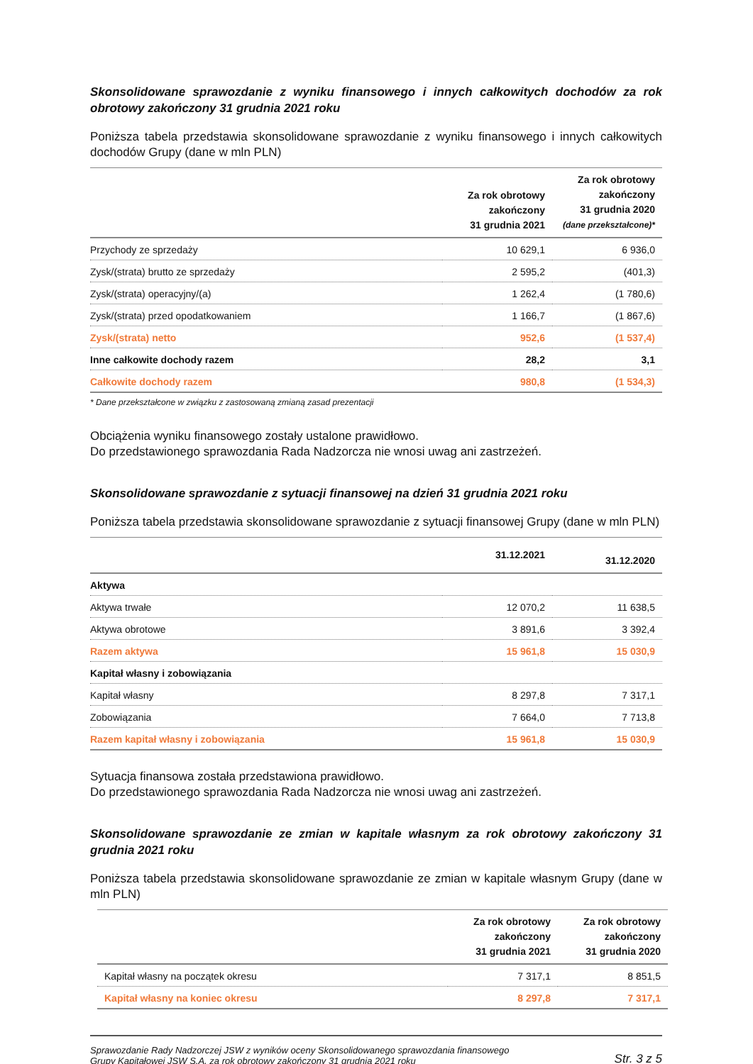Skonsolidowane sprawozdanie z wyniku finansowego i innych całkowitych dochodów za rok obrotowy zakończony 31 grudnia 2021 roku
Poniższa tabela przedstawia skonsolidowane sprawozdanie z wyniku finansowego i innych całkowitych dochodów Grupy (dane w mln PLN)
| | Za rok obrotowy zakończony 31 grudnia 2021 | Za rok obrotowy zakończony 31 grudnia 2020 (dane przekształcone)* |
| --- | --- | --- |
| Przychody ze sprzedaży | 10 629,1 | 6 936,0 |
| Zysk/(strata) brutto ze sprzedaży | 2 595,2 | (401,3) |
| Zysk/(strata) operacyjny/(a) | 1 262,4 | (1 780,6) |
| Zysk/(strata) przed opodatkowaniem | 1 166,7 | (1 867,6) |
| Zysk/(strata) netto | 952,6 | (1 537,4) |
| Inne całkowite dochody razem | 28,2 | 3,1 |
| Całkowite dochody razem | 980,8 | (1 534,3) |
* Dane przekształcone w związku z zastosowaną zmianą zasad prezentacji
Obciążenia wyniku finansowego zostały ustalone prawidłowo.
Do przedstawionego sprawozdania Rada Nadzorcza nie wnosi uwag ani zastrzeżeń.
Skonsolidowane sprawozdanie z sytuacji finansowej na dzień 31 grudnia 2021 roku
Poniższa tabela przedstawia skonsolidowane sprawozdanie z sytuacji finansowej Grupy (dane w mln PLN)
| | 31.12.2021 | 31.12.2020 |
| --- | --- | --- |
| Aktywa | | |
| Aktywa trwałe | 12 070,2 | 11 638,5 |
| Aktywa obrotowe | 3 891,6 | 3 392,4 |
| Razem aktywa | 15 961,8 | 15 030,9 |
| Kapitał własny i zobowiązania | | |
| Kapitał własny | 8 297,8 | 7 317,1 |
| Zobowiązania | 7 664,0 | 7 713,8 |
| Razem kapitał własny i zobowiązania | 15 961,8 | 15 030,9 |
Sytuacja finansowa została przedstawiona prawidłowo.
Do przedstawionego sprawozdania Rada Nadzorcza nie wnosi uwag ani zastrzeżeń.
Skonsolidowane sprawozdanie ze zmian w kapitale własnym za rok obrotowy zakończony 31 grudnia 2021 roku
Poniższa tabela przedstawia skonsolidowane sprawozdanie ze zmian w kapitale własnym Grupy (dane w mln PLN)
| | Za rok obrotowy zakończony 31 grudnia 2021 | Za rok obrotowy zakończony 31 grudnia 2020 |
| --- | --- | --- |
| Kapitał własny na początek okresu | 7 317,1 | 8 851,5 |
| Kapitał własny na koniec okresu | 8 297,8 | 7 317,1 |
Sprawozdanie Rady Nadzorczej JSW z wyników oceny Skonsolidowanego sprawozdania finansowego
Grupy Kapitałowej JSW S.A. za rok obrotowy zakończony 31 grudnia 2021 roku
Str. 3 z 5